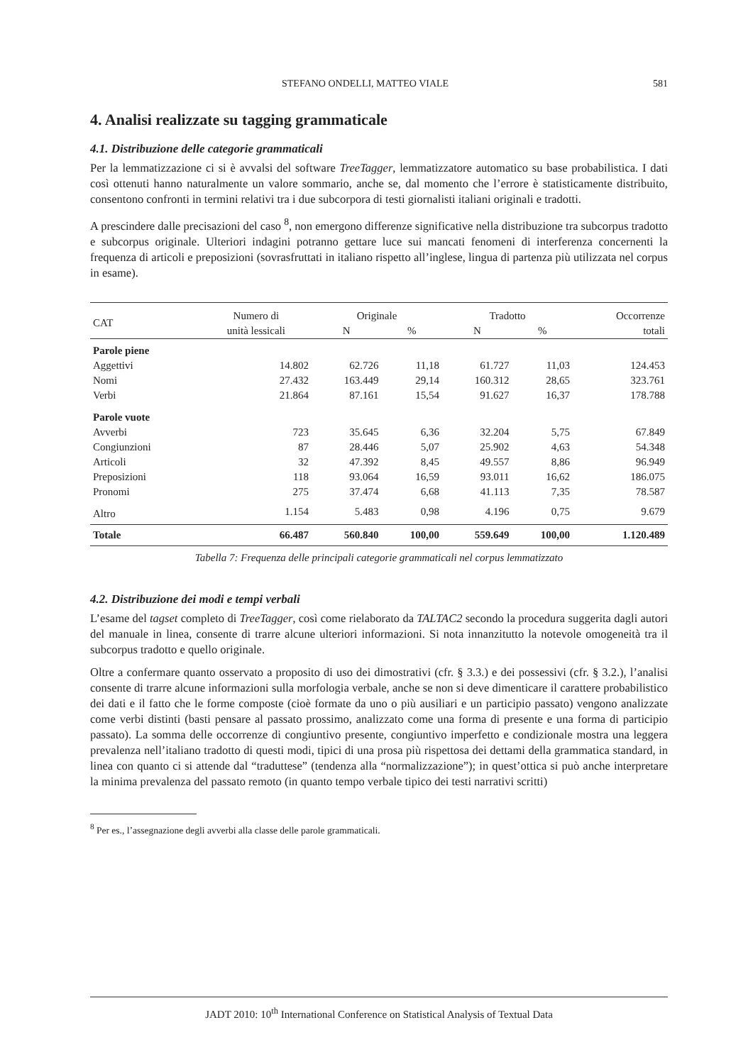STEFANO ONDELLI, MATTEO VIALE 581
4. Analisi realizzate su tagging grammaticale
4.1. Distribuzione delle categorie grammaticali
Per la lemmatizzazione ci si è avvalsi del software TreeTagger, lemmatizzatore automatico su base probabilistica. I dati così ottenuti hanno naturalmente un valore sommario, anche se, dal momento che l’errore è statisticamente distribuito, consentono confronti in termini relativi tra i due subcorpora di testi giornalisti italiani originali e tradotti.
A prescindere dalle precisazioni del caso <sup>8</sup>, non emergono differenze significative nella distribuzione tra subcorpus tradotto e subcorpus originale. Ulteriori indagini potranno gettare luce sui mancati fenomeni di interferenza concernenti la frequenza di articoli e preposizioni (sovrasfruttati in italiano rispetto all’inglese, lingua di partenza più utilizzata nel corpus in esame).
| CAT | Numero di | Originale | | Tradotto | | Occorrenze |
| --- | --- | --- | --- | --- | --- | --- |
| | unità lessicali | N | % | N | % | totali |
| Parole piene | | | | | | |
| Aggettivi | 14.802 | 62.726 | 11,18 | 61.727 | 11,03 | 124.453 |
| Nomi | 27.432 | 163.449 | 29,14 | 160.312 | 28,65 | 323.761 |
| Verbi | 21.864 | 87.161 | 15,54 | 91.627 | 16,37 | 178.788 |
| Parole vuote | | | | | | |
| Avverbi | 723 | 35.645 | 6,36 | 32.204 | 5,75 | 67.849 |
| Congiunzioni | 87 | 28.446 | 5,07 | 25.902 | 4,63 | 54.348 |
| Articoli | 32 | 47.392 | 8,45 | 49.557 | 8,86 | 96.949 |
| Preposizioni | 118 | 93.064 | 16,59 | 93.011 | 16,62 | 186.075 |
| Pronomi | 275 | 37.474 | 6,68 | 41.113 | 7,35 | 78.587 |
| Altro | 1.154 | 5.483 | 0,98 | 4.196 | 0,75 | 9.679 |
| Totale | 66.487 | 560.840 | 100,00 | 559.649 | 100,00 | 1.120.489 |
Tabella 7: Frequenza delle principali categorie grammaticali nel corpus lemmatizzato
4.2. Distribuzione dei modi e tempi verbali
L’esame del tagset completo di TreeTagger, così come rielaborato da TALTAC2 secondo la procedura suggerita dagli autori del manuale in linea, consente di trarre alcune ulteriori informazioni. Si nota innanzitutto la notevole omogeneità tra il subcorpus tradotto e quello originale.
Oltre a confermare quanto osservato a proposito di uso dei dimostrativi (cfr. § 3.3.) e dei possessivi (cfr. § 3.2.), l’analisi consente di trarre alcune informazioni sulla morfologia verbale, anche se non si deve dimenticare il carattere probabilistico dei dati e il fatto che le forme composte (cioè formate da uno o più ausiliari e un participio passato) vengono analizzate come verbi distinti (basti pensare al passato prossimo, analizzato come una forma di presente e una forma di participio passato). La somma delle occorrenze di congiuntivo presente, congiuntivo imperfetto e condizionale mostra una leggera prevalenza nell’italiano tradotto di questi modi, tipici di una prosa più rispettosa dei dettami della grammatica standard, in linea con quanto ci si attende dal “traduttese” (tendenza alla “normalizzazione”); in quest’ottica si può anche interpretare la minima prevalenza del passato remoto (in quanto tempo verbale tipico dei testi narrativi scritti)
<sup>8</sup> Per es., l’assegnazione degli avverbi alla classe delle parole grammaticali.
JADT 2010: 10<sup>th</sup> International Conference on Statistical Analysis of Textual Data